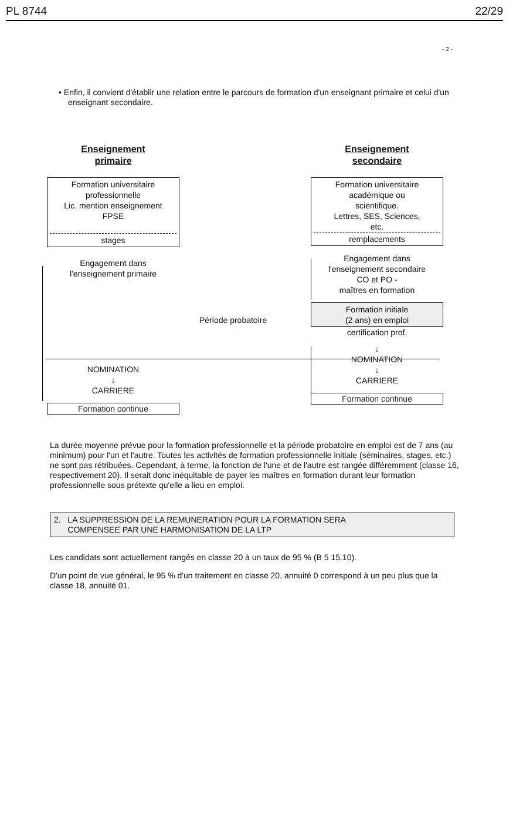PL 8744 22/29
- 2 -
• Enfin, il convient d'établir une relation entre le parcours de formation d'un enseignant primaire et celui d'un enseignant secondaire.
Enseignement
primaire
Formation universitaire
professionnelle
Lic. mention enseignement
FPSE
stages
Engagement dans
l'enseignement primaire
NOMINATION
↓
CARRIERE
Formation continue
Période probatoire
Enseignement
secondaire
Formation universitaire
académique ou
scientifique.
Lettres, SES, Sciences,
etc.
remplacements
Engagement dans
l'enseignement secondaire
CO et PO -
maîtres en formation
Formation initiale
(2 ans) en emploi
certification prof.
↓
NOMINATION
↓
CARRIERE
Formation continue
La durée moyenne prévue pour la formation professionnelle et la période probatoire en emploi est de 7 ans (au minimum) pour l'un et l'autre. Toutes les activités de formation professionnelle initiale (séminaires, stages, etc.) ne sont pas rétribuées. Cependant, à terme, la fonction de l'une et de l'autre est rangée différemment (classe 16, respectivement 20). Il serait donc inéquitable de payer les maîtres en formation durant leur formation professionnelle sous prétexte qu'elle a lieu en emploi.
2. LA SUPPRESSION DE LA REMUNERATION POUR LA FORMATION SERA
COMPENSEE PAR UNE HARMONISATION DE LA LTP
Les candidats sont actuellement rangés en classe 20 à un taux de 95 % (B 5 15.10).
D'un point de vue général, le 95 % d'un traitement en classe 20, annuité 0 correspond à un peu plus que la classe 18, annuité 01.